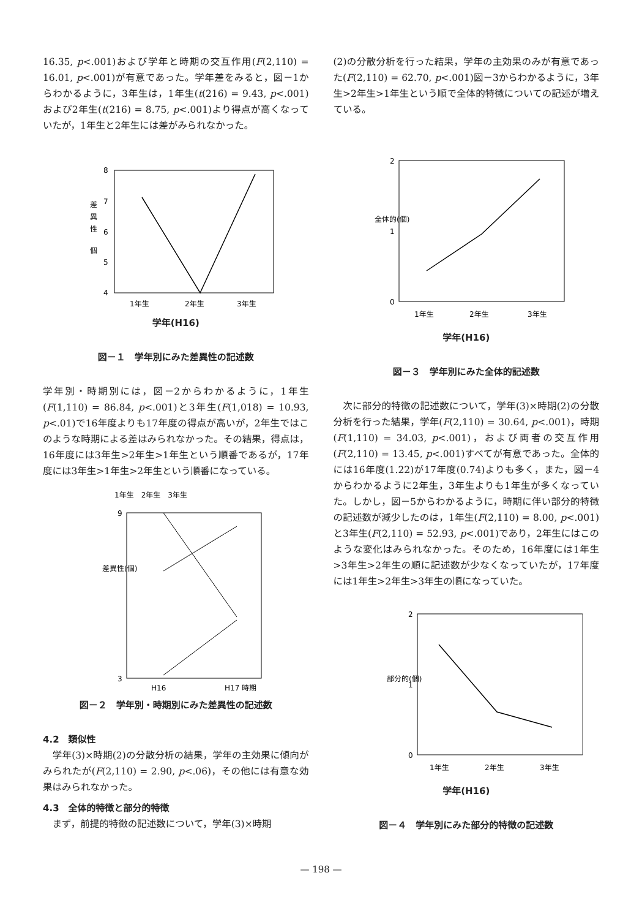16.35, p<.001)および学年と時期の交互作用(F(2,110) = 16.01, p<.001)が有意であった。学年差をみると，図－1からわかるように，3年生は，1年生(t(216) = 9.43, p<.001)および2年生(t(216) = 8.75, p<.001)より得点が高くなっていたが，1年生と2年生には差がみられなかった。
8
7
6
5
4
差
異
性
個
1年生
2年生
3年生
学年(H16)
図－１　学年別にみた差異性の記述数
学年別・時期別には，図－2からわかるように，1年生(F(1,110) = 86.84, p<.001)と3年生(F(1,018) = 10.93, p<.01)で16年度よりも17年度の得点が高いが，2年生ではこのような時期による差はみられなかった。その結果，得点は，16年度には3年生>2年生>1年生という順番であるが，17年度には3年生>1年生>2年生という順番になっている。
1年生　2年生　3年生
9
3
差異性(個)
H16
H17 時期
図－２　学年別・時期別にみた差異性の記述数
4.2　類似性
　学年(3)×時期(2)の分散分析の結果，学年の主効果に傾向がみられたが(F(2,110) = 2.90, p<.06)，その他には有意な効果はみられなかった。
4.3　全体的特徴と部分的特徴
　まず，前提的特徴の記述数について，学年(3)×時期
(2)の分散分析を行った結果，学年の主効果のみが有意であった(F(2,110) = 62.70, p<.001)図－3からわかるように，3年生>2年生>1年生という順で全体的特徴についての記述が増えている。
2
1
0
全体的(個)
1年生
2年生
3年生
学年(H16)
図－３　学年別にみた全体的記述数
　次に部分的特徴の記述数について，学年(3)×時期(2)の分散分析を行った結果，学年(F(2,110) = 30.64, p<.001)，時期(F(1,110) = 34.03, p<.001)，および両者の交互作用(F(2,110) = 13.45, p<.001)すべてが有意であった。全体的には16年度(1.22)が17年度(0.74)よりも多く，また，図－4からわかるように2年生，3年生よりも1年生が多くなっていた。しかし，図－5からわかるように，時期に伴い部分的特徴の記述数が減少したのは，1年生(F(2,110) = 8.00, p<.001)と3年生(F(2,110) = 52.93, p<.001)であり，2年生にはこのような変化はみられなかった。そのため，16年度には1年生>3年生>2年生の順に記述数が少なくなっていたが，17年度には1年生>2年生>3年生の順になっていた。
2
1
0
部分的(個)
1年生
2年生
3年生
学年(H16)
図－４　学年別にみた部分的特徴の記述数
— 198 —